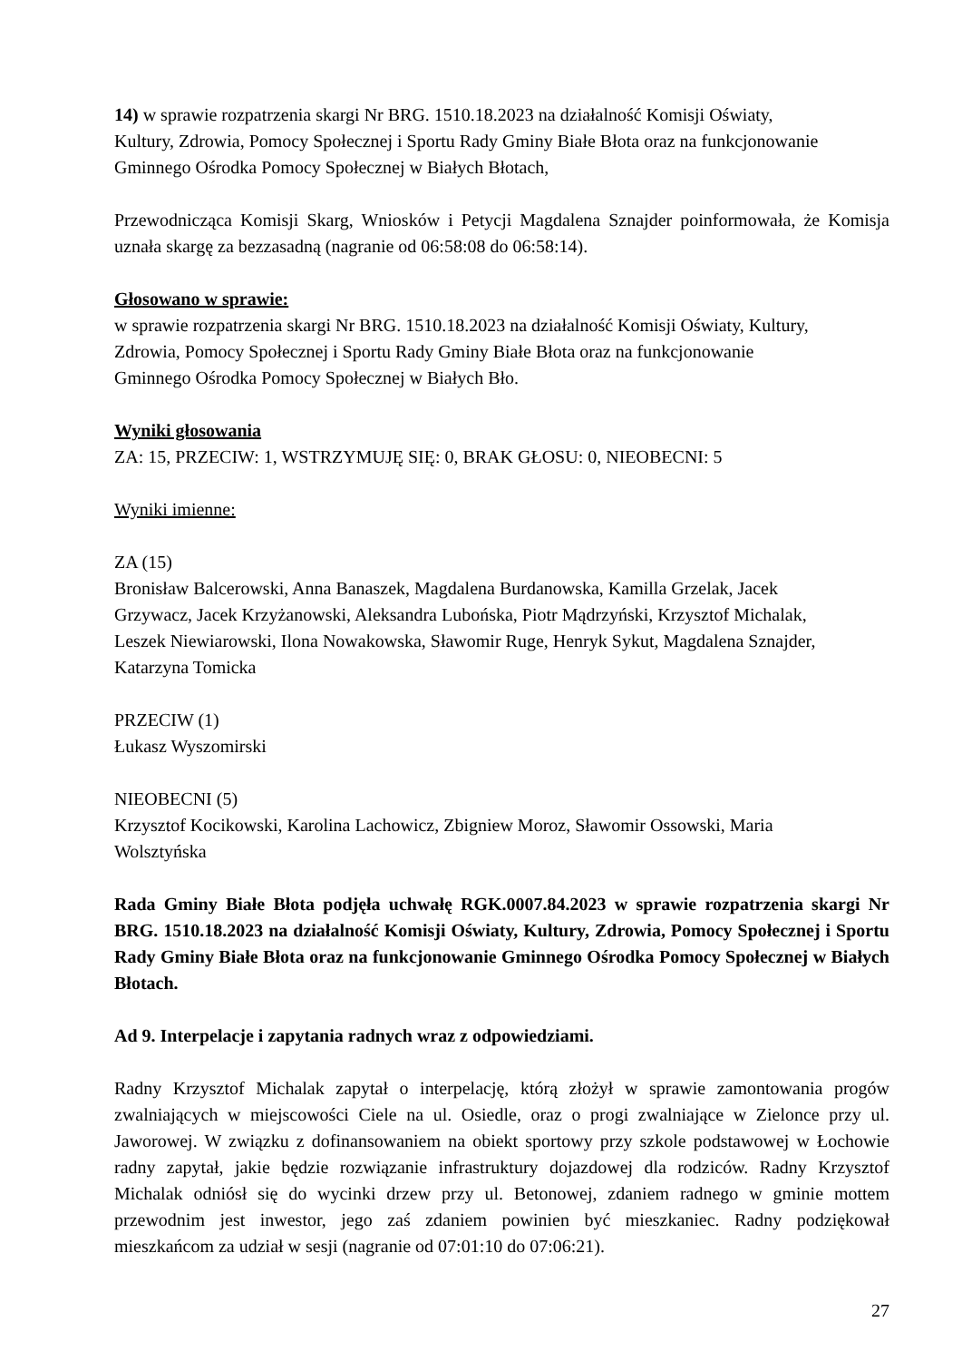14) w sprawie rozpatrzenia skargi Nr BRG. 1510.18.2023 na działalność Komisji Oświaty,
Kultury, Zdrowia, Pomocy Społecznej i Sportu Rady Gminy Białe Błota oraz na funkcjonowanie
Gminnego Ośrodka Pomocy Społecznej w Białych Błotach,
Przewodnicząca Komisji Skarg, Wniosków i Petycji Magdalena Sznajder poinformowała, że Komisja uznała skargę za bezzasadną (nagranie od 06:58:08 do 06:58:14).
Głosowano w sprawie:
w sprawie rozpatrzenia skargi Nr BRG. 1510.18.2023 na działalność Komisji Oświaty, Kultury,
Zdrowia, Pomocy Społecznej i Sportu Rady Gminy Białe Błota oraz na funkcjonowanie
Gminnego Ośrodka Pomocy Społecznej w Białych Bło.
Wyniki głosowania
ZA: 15, PRZECIW: 1, WSTRZYMUJĘ SIĘ: 0, BRAK GŁOSU: 0, NIEOBECNI: 5
Wyniki imienne:
ZA (15)
Bronisław Balcerowski, Anna Banaszek, Magdalena Burdanowska, Kamilla Grzelak, Jacek
Grzywacz, Jacek Krzyżanowski, Aleksandra Lubońska, Piotr Mądrzyński, Krzysztof Michalak,
Leszek Niewiarowski, Ilona Nowakowska, Sławomir Ruge, Henryk Sykut, Magdalena Sznajder,
Katarzyna Tomicka
PRZECIW (1)
Łukasz Wyszomirski
NIEOBECNI (5)
Krzysztof Kocikowski, Karolina Lachowicz, Zbigniew Moroz, Sławomir Ossowski, Maria
Wolsztyńska
Rada Gminy Białe Błota podjęła uchwałę RGK.0007.84.2023 w sprawie rozpatrzenia skargi Nr BRG. 1510.18.2023 na działalność Komisji Oświaty, Kultury, Zdrowia, Pomocy Społecznej i Sportu Rady Gminy Białe Błota oraz na funkcjonowanie Gminnego Ośrodka Pomocy Społecznej w Białych Błotach.
Ad 9. Interpelacje i zapytania radnych wraz z odpowiedziami.
Radny Krzysztof Michalak zapytał o interpelację, którą złożył w sprawie zamontowania progów zwalniających w miejscowości Ciele na ul. Osiedle, oraz o progi zwalniające w Zielonce przy ul. Jaworowej. W związku z dofinansowaniem na obiekt sportowy przy szkole podstawowej w Łochowie radny zapytał, jakie będzie rozwiązanie infrastruktury dojazdowej dla rodziców. Radny Krzysztof Michalak odniósł się do wycinki drzew przy ul. Betonowej, zdaniem radnego w gminie mottem przewodnim jest inwestor, jego zaś zdaniem powinien być mieszkaniec. Radny podziękował mieszkańcom za udział w sesji (nagranie od 07:01:10 do 07:06:21).
27